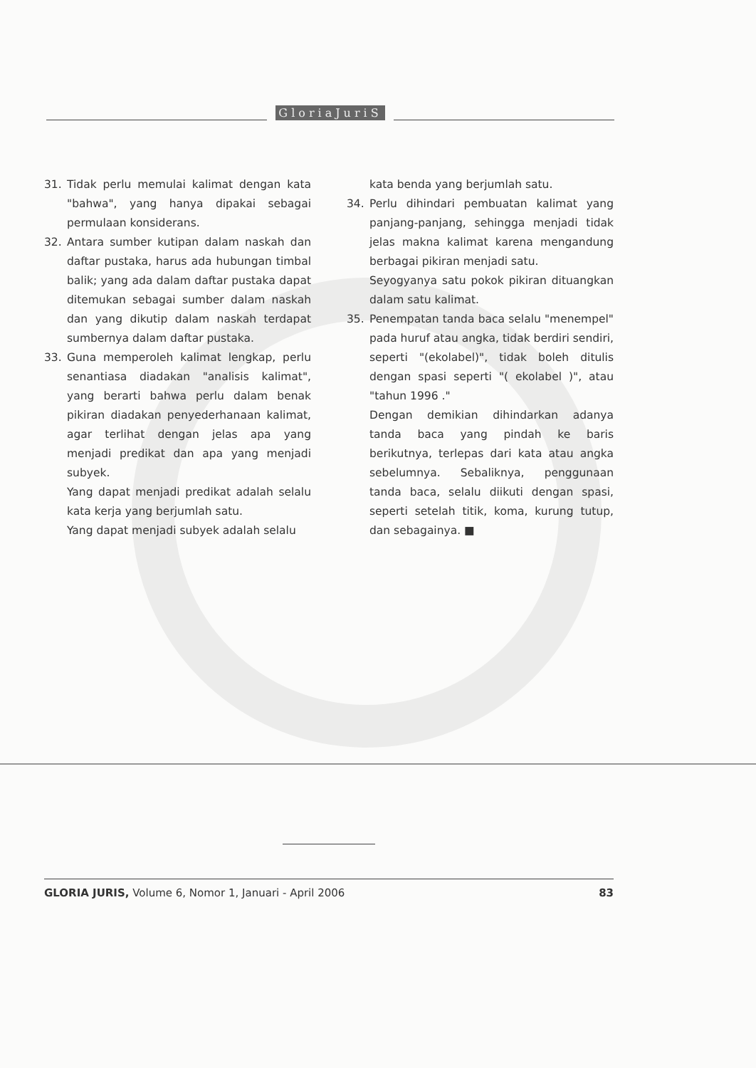GloriaJuriS
31. Tidak perlu memulai kalimat dengan kata "bahwa", yang hanya dipakai sebagai permulaan konsiderans.
32. Antara sumber kutipan dalam naskah dan daftar pustaka, harus ada hubungan timbal balik; yang ada dalam daftar pustaka dapat ditemukan sebagai sumber dalam naskah dan yang dikutip dalam naskah terdapat sumbernya dalam daftar pustaka.
33. Guna memperoleh kalimat lengkap, perlu senantiasa diadakan "analisis kalimat", yang berarti bahwa perlu dalam benak pikiran diadakan penyederhanaan kalimat, agar terlihat dengan jelas apa yang menjadi predikat dan apa yang menjadi subyek.
Yang dapat menjadi predikat adalah selalu kata kerja yang berjumlah satu.
Yang dapat menjadi subyek adalah selalu
kata benda yang berjumlah satu.
34. Perlu dihindari pembuatan kalimat yang panjang-panjang, sehingga menjadi tidak jelas makna kalimat karena mengandung berbagai pikiran menjadi satu.
Seyogyanya satu pokok pikiran dituangkan dalam satu kalimat.
35. Penempatan tanda baca selalu "menempel" pada huruf atau angka, tidak berdiri sendiri, seperti "(ekolabel)", tidak boleh ditulis dengan spasi seperti "( ekolabel )", atau "tahun 1996 ."
Dengan demikian dihindarkan adanya tanda baca yang pindah ke baris berikutnya, terlepas dari kata atau angka sebelumnya. Sebaliknya, penggunaan tanda baca, selalu diikuti dengan spasi, seperti setelah titik, koma, kurung tutup, dan sebagainya. ■
GLORIA JURIS, Volume 6, Nomor 1, Januari - April 2006 83